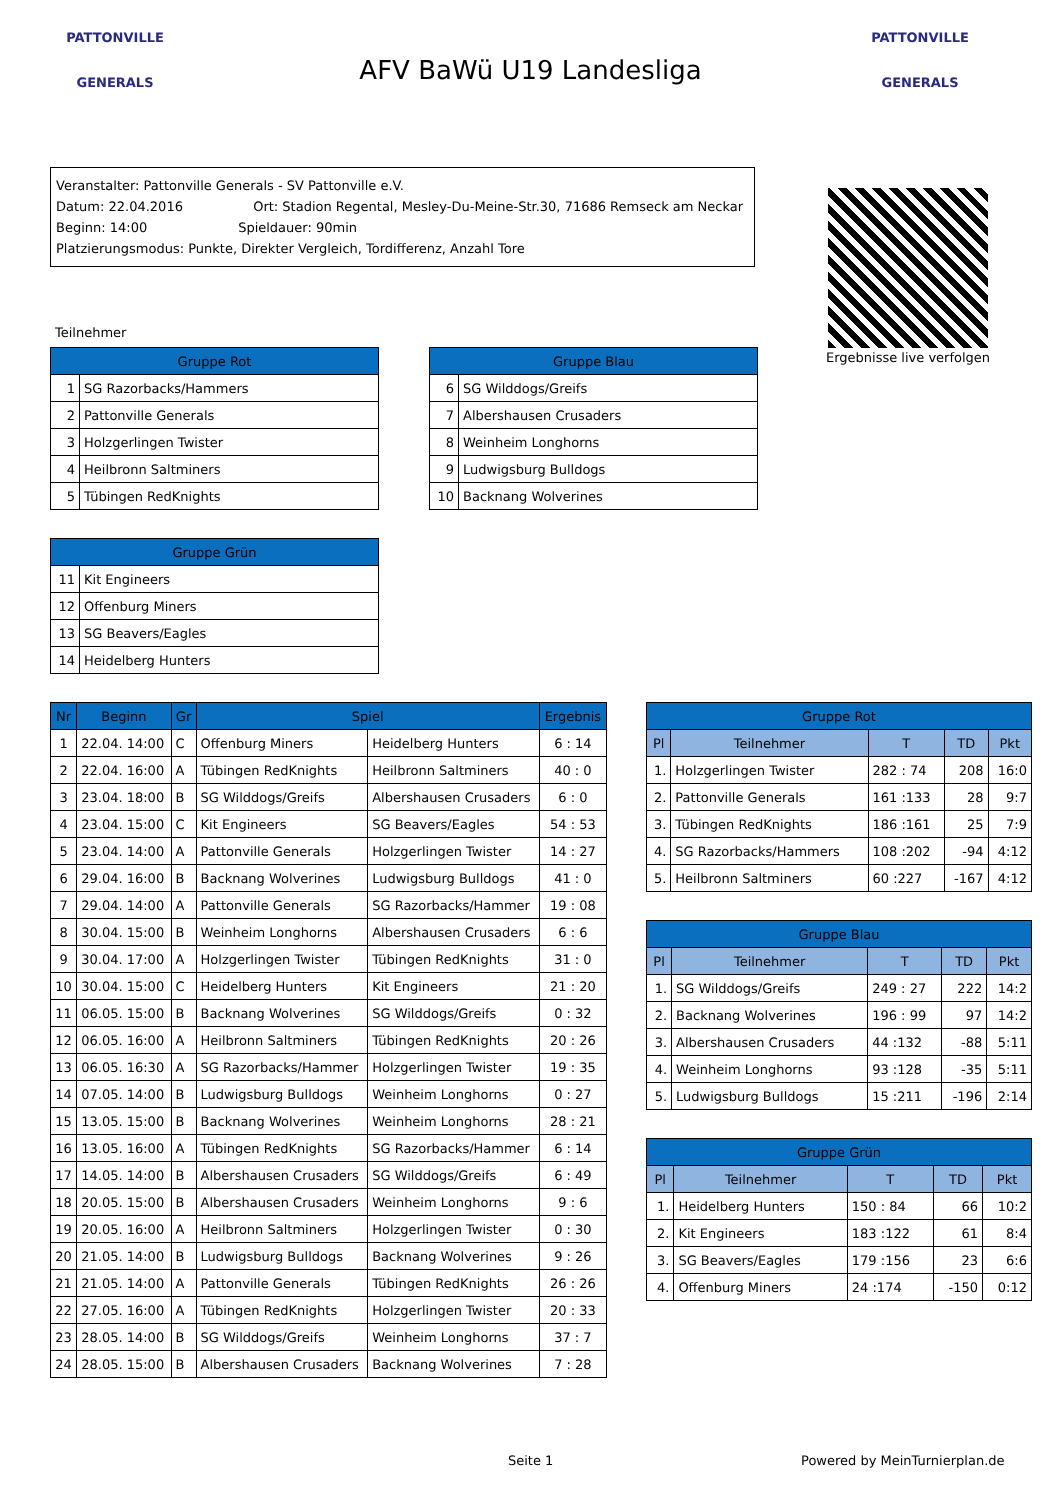PATTONVILLE
GENERALS
AFV BaWü U19 Landesliga
PATTONVILLE
GENERALS
Veranstalter: Pattonville Generals - SV Pattonville e.V.
Datum: 22.04.2016 Ort: Stadion Regental, Mesley-Du-Meine-Str.30, 71686 Remseck am Neckar
Beginn: 14:00 Spieldauer: 90min
Platzierungsmodus: Punkte, Direkter Vergleich, Tordifferenz, Anzahl Tore
Ergebnisse live verfolgen
Teilnehmer
| Gruppe Rot | |
| --- | --- |
| 1 | SG Razorbacks/Hammers |
| 2 | Pattonville Generals |
| 3 | Holzgerlingen Twister |
| 4 | Heilbronn Saltminers |
| 5 | Tübingen RedKnights |
| Gruppe Blau | |
| --- | --- |
| 6 | SG Wilddogs/Greifs |
| 7 | Albershausen Crusaders |
| 8 | Weinheim Longhorns |
| 9 | Ludwigsburg Bulldogs |
| 10 | Backnang Wolverines |
| Gruppe Grün | |
| --- | --- |
| 11 | Kit Engineers |
| 12 | Offenburg Miners |
| 13 | SG Beavers/Eagles |
| 14 | Heidelberg Hunters |
| Nr | Beginn | Gr | Spiel | | Ergebnis |
| --- | --- | --- | --- | --- | --- |
| 1 | 22.04. 14:00 | C | Offenburg Miners | Heidelberg Hunters | 6 : 14 |
| 2 | 22.04. 16:00 | A | Tübingen RedKnights | Heilbronn Saltminers | 40 : 0 |
| 3 | 23.04. 18:00 | B | SG Wilddogs/Greifs | Albershausen Crusaders | 6 : 0 |
| 4 | 23.04. 15:00 | C | Kit Engineers | SG Beavers/Eagles | 54 : 53 |
| 5 | 23.04. 14:00 | A | Pattonville Generals | Holzgerlingen Twister | 14 : 27 |
| 6 | 29.04. 16:00 | B | Backnang Wolverines | Ludwigsburg Bulldogs | 41 : 0 |
| 7 | 29.04. 14:00 | A | Pattonville Generals | SG Razorbacks/Hammer | 19 : 08 |
| 8 | 30.04. 15:00 | B | Weinheim Longhorns | Albershausen Crusaders | 6 : 6 |
| 9 | 30.04. 17:00 | A | Holzgerlingen Twister | Tübingen RedKnights | 31 : 0 |
| 10 | 30.04. 15:00 | C | Heidelberg Hunters | Kit Engineers | 21 : 20 |
| 11 | 06.05. 15:00 | B | Backnang Wolverines | SG Wilddogs/Greifs | 0 : 32 |
| 12 | 06.05. 16:00 | A | Heilbronn Saltminers | Tübingen RedKnights | 20 : 26 |
| 13 | 06.05. 16:30 | A | SG Razorbacks/Hammer | Holzgerlingen Twister | 19 : 35 |
| 14 | 07.05. 14:00 | B | Ludwigsburg Bulldogs | Weinheim Longhorns | 0 : 27 |
| 15 | 13.05. 15:00 | B | Backnang Wolverines | Weinheim Longhorns | 28 : 21 |
| 16 | 13.05. 16:00 | A | Tübingen RedKnights | SG Razorbacks/Hammer | 6 : 14 |
| 17 | 14.05. 14:00 | B | Albershausen Crusaders | SG Wilddogs/Greifs | 6 : 49 |
| 18 | 20.05. 15:00 | B | Albershausen Crusaders | Weinheim Longhorns | 9 : 6 |
| 19 | 20.05. 16:00 | A | Heilbronn Saltminers | Holzgerlingen Twister | 0 : 30 |
| 20 | 21.05. 14:00 | B | Ludwigsburg Bulldogs | Backnang Wolverines | 9 : 26 |
| 21 | 21.05. 14:00 | A | Pattonville Generals | Tübingen RedKnights | 26 : 26 |
| 22 | 27.05. 16:00 | A | Tübingen RedKnights | Holzgerlingen Twister | 20 : 33 |
| 23 | 28.05. 14:00 | B | SG Wilddogs/Greifs | Weinheim Longhorns | 37 : 7 |
| 24 | 28.05. 15:00 | B | Albershausen Crusaders | Backnang Wolverines | 7 : 28 |
| Gruppe Rot | | | | |
| --- | --- | --- | --- | --- |
| Pl | Teilnehmer | T | TD | Pkt |
| 1. | Holzgerlingen Twister | 282 : 74 | 208 | 16:0 |
| 2. | Pattonville Generals | 161 :133 | 28 | 9:7 |
| 3. | Tübingen RedKnights | 186 :161 | 25 | 7:9 |
| 4. | SG Razorbacks/Hammers | 108 :202 | -94 | 4:12 |
| 5. | Heilbronn Saltminers | 60 :227 | -167 | 4:12 |
| Gruppe Blau | | | | |
| --- | --- | --- | --- | --- |
| Pl | Teilnehmer | T | TD | Pkt |
| 1. | SG Wilddogs/Greifs | 249 : 27 | 222 | 14:2 |
| 2. | Backnang Wolverines | 196 : 99 | 97 | 14:2 |
| 3. | Albershausen Crusaders | 44 :132 | -88 | 5:11 |
| 4. | Weinheim Longhorns | 93 :128 | -35 | 5:11 |
| 5. | Ludwigsburg Bulldogs | 15 :211 | -196 | 2:14 |
| Gruppe Grün | | | | |
| --- | --- | --- | --- | --- |
| Pl | Teilnehmer | T | TD | Pkt |
| 1. | Heidelberg Hunters | 150 : 84 | 66 | 10:2 |
| 2. | Kit Engineers | 183 :122 | 61 | 8:4 |
| 3. | SG Beavers/Eagles | 179 :156 | 23 | 6:6 |
| 4. | Offenburg Miners | 24 :174 | -150 | 0:12 |
Seite 1 Powered by MeinTurnierplan.de